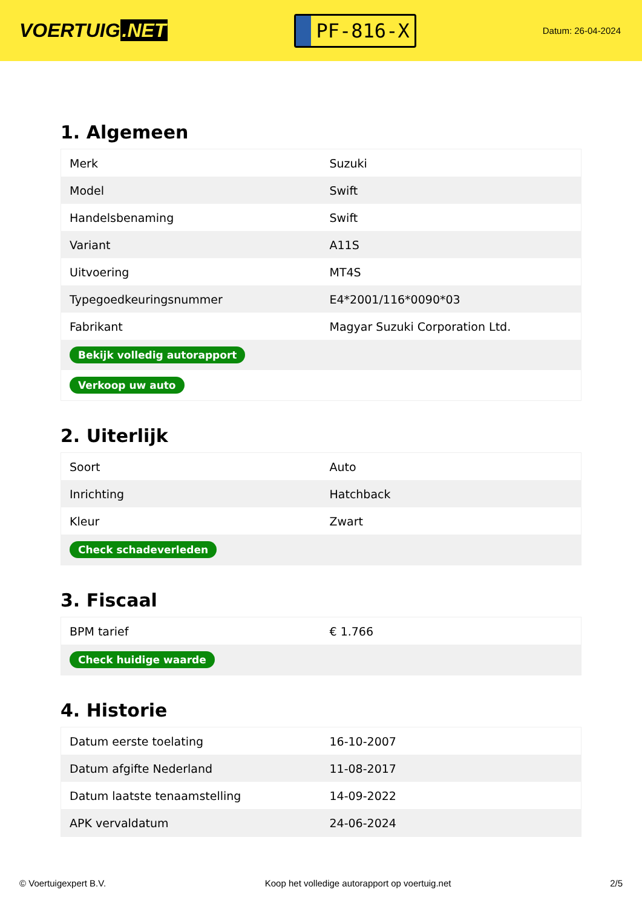VOERTUIG.NET
PF-816-X
Datum: 26-04-2024
1. Algemeen
| Merk | Suzuki |
| Model | Swift |
| Handelsbenaming | Swift |
| Variant | A11S |
| Uitvoering | MT4S |
| Typegoedkeuringsnummer | E4*2001/116*0090*03 |
| Fabrikant | Magyar Suzuki Corporation Ltd. |
| Bekijk volledig autorapport | |
| Verkoop uw auto | |
2. Uiterlijk
| Soort | Auto |
| Inrichting | Hatchback |
| Kleur | Zwart |
| Check schadeverleden | |
3. Fiscaal
| BPM tarief | € 1.766 |
| Check huidige waarde | |
4. Historie
| Datum eerste toelating | 16-10-2007 |
| Datum afgifte Nederland | 11-08-2017 |
| Datum laatste tenaamstelling | 14-09-2022 |
| APK vervaldatum | 24-06-2024 |
© Voertuigexpert B.V. Koop het volledige autorapport op voertuig.net 2/5